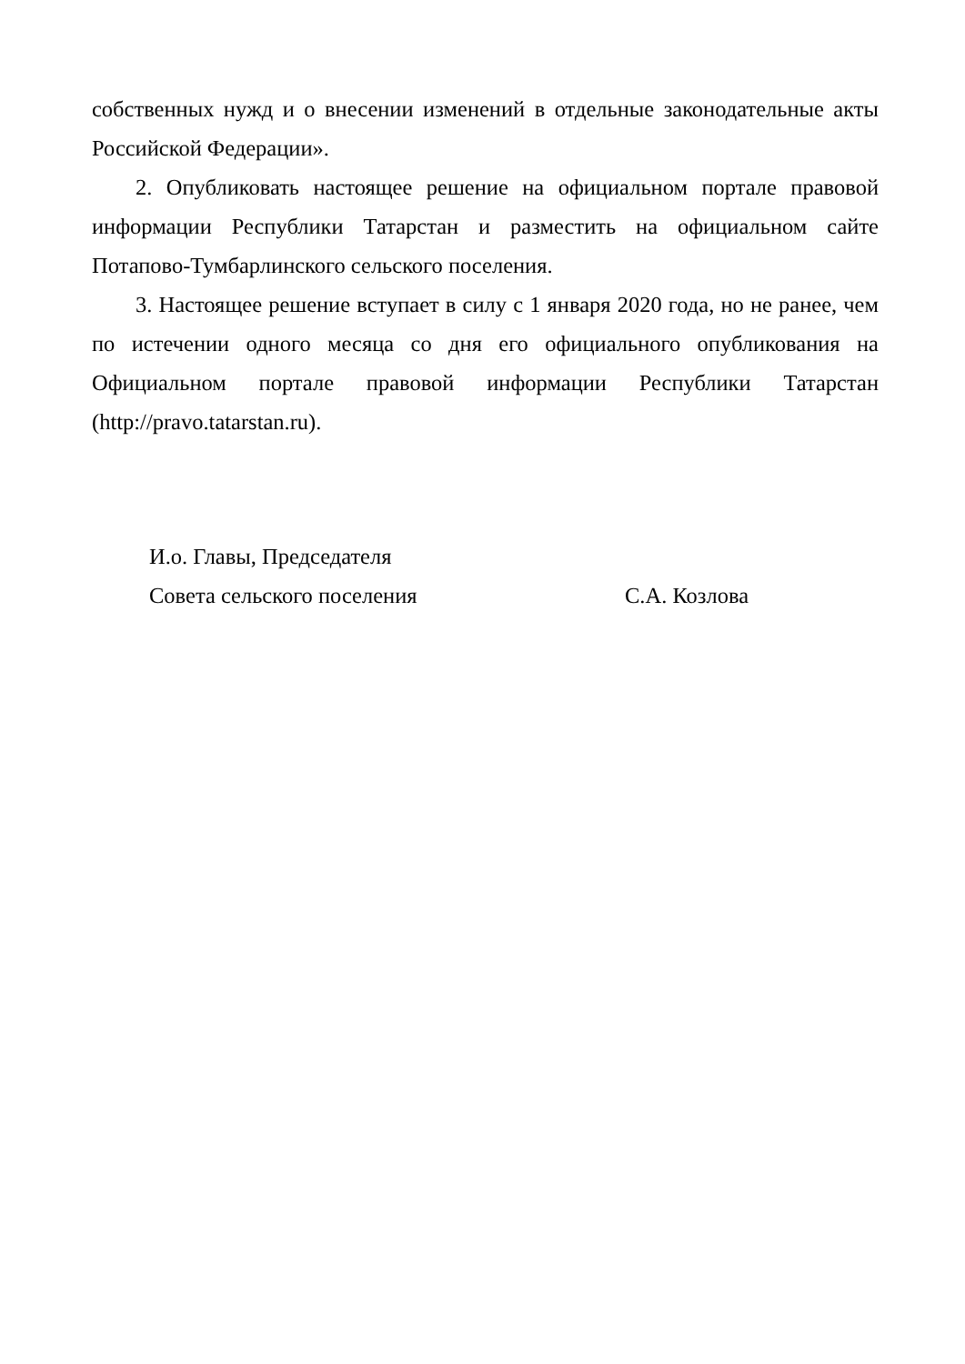собственных нужд и о внесении изменений в отдельные законодательные акты Российской Федерации».
2. Опубликовать настоящее решение на официальном портале правовой информации Республики Татарстан и разместить на официальном сайте Потапово-Тумбарлинского сельского поселения.
3. Настоящее решение вступает в силу с 1 января 2020 года, но не ранее, чем по истечении одного месяца со дня его официального опубликования на Официальном портале правовой информации Республики Татарстан (http://pravo.tatarstan.ru).
И.о. Главы, Председателя
Совета сельского поселения С.А. Козлова